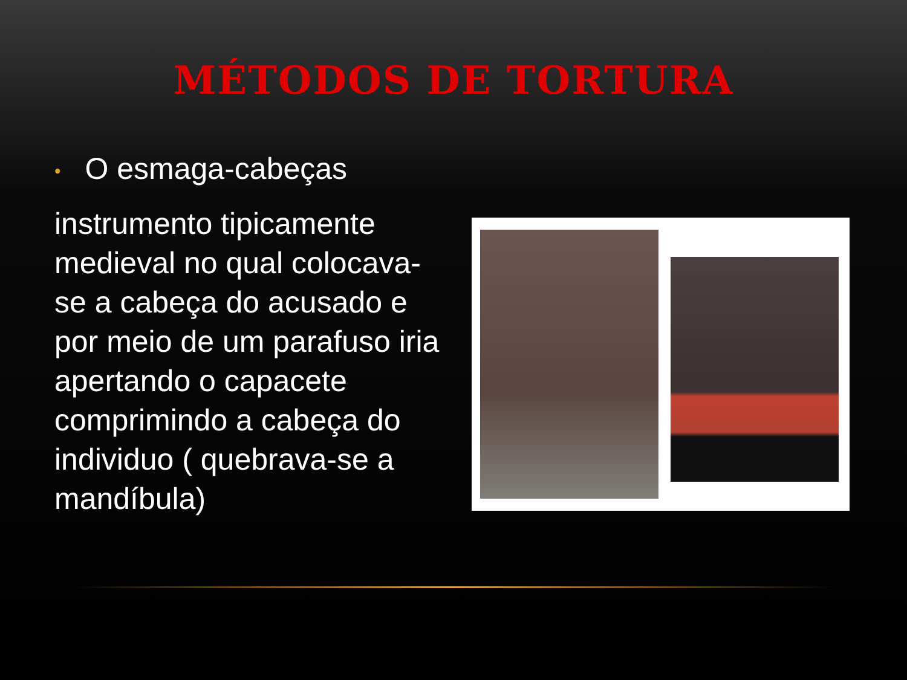MÉTODOS DE TORTURA
• O esmaga-cabeças
instrumento tipicamente medieval no qual colocava-se a cabeça do acusado e por meio de um parafuso iria apertando o capacete comprimindo a cabeça do individuo ( quebrava-se a mandíbula)